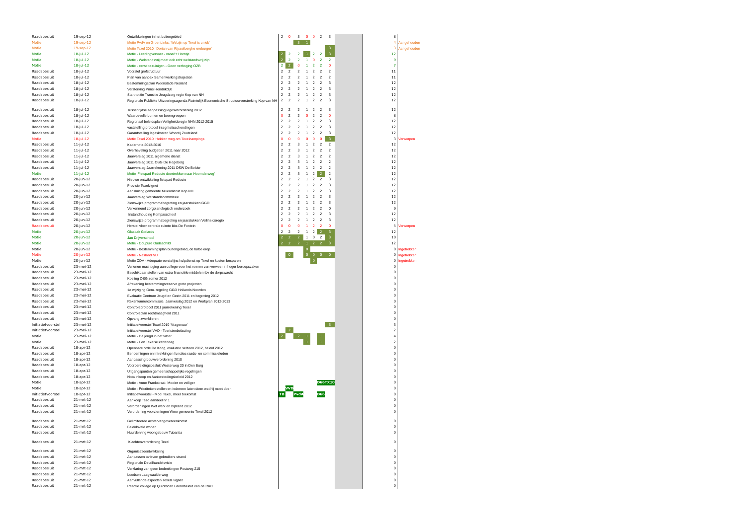| Raadsbesluit | 19-sep-12 | Ontwikkelingen in het buitengebied | 2 | 0 | 3 | 0 | 0 | 2 | 3 | | 8 | |
| Motie | 19-sep-12 | Motie PvdA en GroenLinks: ‘Welzijn op Texel is uniek’ | | | 3 | 1 | | | | | 4 | Aangehouden |
| Motie | 19-sep-12 | Motie Texel 2010: ‘Dorian van Rijsselberghe ereburger’ | | | | | | | 3 | | 3 | Aangehouden |
| Motie | 18-jul-12 | Motie - Leerlingvervoer - vanaf ‘t Horntje | 2 | 2 | 2 | 1 | 2 | 2 | 3 | | 12 | |
| Motie | 18-jul-12 | Motie - Welstandsvrij moet ook echt welstandsvrij zijn | 2 | 2 | 2 | 1 | 0 | 2 | 2 | | 9 | |
| Motie | 18-jul-12 | Motie - eerst bezuinigen - Geen verhoging OZB | 2 | 2 | 0 | 1 | 2 | 2 | 0 | | 7 | |
| Raadsbesluit | 18-jul-12 | Voorstel grofstructuur | 2 | 2 | 2 | 1 | 2 | 2 | 2 | | 11 | |
| Raadsbesluit | 18-jul-12 | Plan van aanpak Samenwerkingstrajecten | 2 | 2 | 2 | 1 | 2 | 2 | 2 | | 11 | |
| Raadsbesluit | 18-jul-12 | Bestemmingsplan Woonstede Nesland | 2 | 2 | 2 | 1 | 2 | 2 | 3 | | 12 | |
| Raadsbesluit | 18-jul-12 | Versterking Prins Hendrikdijk | 2 | 2 | 2 | 1 | 2 | 2 | 3 | | 12 | |
| Raadsbesluit | 18-jul-12 | Startnotitie Transitie Jeugdzorg regio Kop van NH | 2 | 2 | 2 | 1 | 2 | 2 | 3 | | 12 | |
| Raadsbesluit | 18-jul-12 | Regionale Publieke Uitvoeringsagenda Ruimtelijk Economische Structuurversterking Kop van NH | 2 | 2 | 2 | 1 | 2 | 2 | 3 | | 12 | |
| Raadsbesluit | 18-jul-12 | Tussentijdse aanpassing legesverordening 2012 | 2 | 2 | 2 | 1 | 2 | 2 | 3 | | 12 | |
| Raadsbesluit | 18-jul-12 | Waardevolle bomen en boomgroepen | 0 | 2 | 2 | 0 | 2 | 2 | 0 | | 8 | |
| Raadsbesluit | 18-jul-12 | Regionaal beleidsplan Veiligheidsregio NHN 2012-2015 | 2 | 2 | 2 | 1 | 2 | 2 | 3 | | 12 | |
| Raadsbesluit | 18-jul-12 | vaststelling protocol integriteitsschendingen | 2 | 2 | 2 | 1 | 2 | 2 | 3 | | 12 | |
| Raadsbesluit | 18-jul-12 | Garantstelling legeskosten Woontij Zouteland | 2 | 2 | 2 | 1 | 2 | 2 | 3 | | 12 | |
| Motie | 18-jul-12 | Motie Texel 2010: Hekken weg om Texelcampings | 0 | 0 | 0 | 0 | 0 | 0 | 3 | | 3 | Verworpen |
| Raadsbesluit | 11-jul-12 | Kadernota 2013-2016 | 2 | 2 | 3 | 1 | 2 | 2 | 2 | | 12 | |
| Raadsbesluit | 11-jul-12 | Overheveling budgetten 2011 naar 2012 | 2 | 2 | 3 | 1 | 2 | 2 | 2 | | 12 | |
| Raadsbesluit | 11-jul-12 | Jaarverslag 2011 algemene dienst | 2 | 2 | 3 | 1 | 2 | 2 | 2 | | 12 | |
| Raadsbesluit | 11-jul-12 | Jaarverslag 2011 OSG De Hogeberg | 2 | 2 | 3 | 1 | 2 | 2 | 2 | | 12 | |
| Raadsbesluit | 11-jul-12 | Jaarverslag-Jaarrekening 2011 DSW De Bolder | 2 | 2 | 3 | 1 | 2 | 2 | 2 | | 12 | |
| Motie | 11-jul-12 | Motie ‘Fietspad Redoute doortrekken naar Hoornderweg’ | 2 | 2 | 3 | 1 | 2 | 2 | 2 | | 12 | |
| Raadsbesluit | 20-jun-12 | Nieuwe ontwikkeling fietspad Redoute | 2 | 2 | 2 | 1 | 2 | 2 | 3 | | 12 | |
| Raadsbesluit | 20-jun-12 | Provisie Texelvignet | 2 | 2 | 2 | 1 | 2 | 2 | 3 | | 12 | |
| Raadsbesluit | 20-jun-12 | Aansluiting gemeente Milieudienst Kop NH | 2 | 2 | 2 | 1 | 2 | 2 | 3 | | 12 | |
| Raadsbesluit | 20-jun-12 | Jaarverslag Welstandscommissie | 2 | 2 | 2 | 1 | 2 | 2 | 3 | | 12 | |
| Raadsbesluit | 20-jun-12 | Zienswijze programmabegroting en jaarstukken GGD | 2 | 2 | 2 | 1 | 2 | 2 | 3 | | 12 | |
| Raadsbesluit | 20-jun-12 | Verkennend zorgplanologisch onderzoek | 2 | 2 | 2 | 1 | 2 | 2 | 0 | | 9 | |
| Raadsbesluit | 20-jun-12 | Instandhouding Kompasschool | 2 | 2 | 2 | 1 | 2 | 2 | 3 | | 12 | |
| Raadsbesluit | 20-jun-12 | Zienswijze programmabegroting en jaarstukken Veiliheidsregio | 2 | 2 | 2 | 1 | 2 | 2 | 3 | | 12 | |
| Raadsbesluit | 20-jun-12 | Herstel vloer centrale ruimte bbs De Fontein | 0 | 0 | 0 | 1 | 2 | 2 | 0 | | 5 | Verworpen |
| Motie | 20-jun-12 | Glasbak Gollards | 2 | 2 | 2 | 1 | 2 | 2 | 3 | | 12 | |
| Motie | 20-jun-12 | Jan Drijverschool | 2 | 2 | 2 | 1 | 0 | 2 | 3 | | 10 | |
| Motie | 20-jun-12 | Motie - Coupure Oudeschild | 2 | 2 | 2 | 1 | 2 | 2 | 3 | | 12 | |
| Motie | 20-jun-12 | Motie - Bestemmingsplan buitengebied, de turbo erop | | | | 0 | | | | | 0 | Ingetrokken |
| Motie | 20-jun-12 | Motie - Nesland NU | | 0 | | 0 | 0 | 0 | 0 | | 0 | Ingetrokken |
| Motie | 20-jun-12 | Motie CDA - Adequate eerstelijns hulpdienst op Texel en kosten besparen | | | | | 0 | | | | 0 | Ingetrokken |
| Raadsbesluit | 23-mei-12 | Verlenen machtiging aan college voor het voeren van verweer in hoger beroepszaken | | | | | | | | | 0 | |
| Raadsbesluit | 23-mei-12 | Beschikbaar stellen van extra financiële middelen tbv de dorpswacht | | | | | | | | | 0 | |
| Raadsbesluit | 23-mei-12 | Koeling OSG zomer 2012 | | | | | | | | | 0 | |
| Raadsbesluit | 23-mei-12 | Afrekening bestemmingsreserve grote projecten | | | | | | | | | 0 | |
| Raadsbesluit | 23-mei-12 | 1e wijziging Gem. regeling GGD Hollands Noorden | | | | | | | | | 0 | |
| Raadsbesluit | 23-mei-12 | Evaluatie Centrum Jeugd en Gezin 2011 en begroting 2012 | | | | | | | | | 0 | |
| Raadsbesluit | 23-mei-12 | Rekenkamercommissie, Jaarverslag 2012 en Werkplan 2012-2013 | | | | | | | | | 0 | |
| Raadsbesluit | 23-mei-12 | Controleprotocol 2011 jaarrekening Texel | | | | | | | | | 0 | |
| Raadsbesluit | 23-mei-12 | Controleplan rechtmatigheid 2011 | | | | | | | | | 0 | |
| Raadsbesluit | 23-mei-12 | Opvang zwerfdieren | | | | | | | | | 0 | |
| Initiatiefvoorstel | 23-mei-12 | Initiatiefvoorstel Texel 2010 ‘Vragenuur’ | | | | | | | 3 | | 3 | |
| Initiatiefvoorstel | 23-mei-12 | Initiatiefvoorstel VVD - Toeristenbelasting | | 2 | | | | | | | 2 | |
| Motie | 23-mei-12 | Motie - De jeugd in het vizier | 2 | | 2 | 1 | | 1 | | | 4 | |
| Motie | 23-mei-12 | Motie - Een Texelse kattendag | | | | 1 | | 1 | | | 2 | |
| Raadsbesluit | 18-apr-12 | Openbare orde De Koog, evaluatie seizoen 2012, beleid 2012 | | | | | | | | | 0 | |
| Raadsbesluit | 18-apr-12 | Benoemingen en intrekkingen functies raads- en commissieleden | | | | | | | | | 0 | |
| Raadsbesluit | 18-apr-12 | Aanpassing bouwverordening 2010 | | | | | | | | | 0 | |
| Raadsbesluit | 18-apr-12 | Voorbereidingsbesluit Westerweg 20 in Den Burg | | | | | | | | | 0 | |
| Raadsbesluit | 18-apr-12 | Uitgangspunten gemeenschappelijke regelingen | | | | | | | | | 0 | |
| Raadsbesluit | 18-apr-12 | Nota inkoop en Aanbestedingsbeleid 2012 | | | | | | | | | 0 | |
| Motie | 18-apr-12 | Motie - Anne Frankstraat Mooier en veiliger | | | | | | D66 | TX10 | | 0 | |
| Motie | 18-apr-12 | Motie - Prioriteiten stellen en iedereen laten doen wat hij moet doen | | VVD | | | | | | | 0 | |
| Initiatiefvoorstel | 18-apr-12 | Initiatiefvoorstel - Mooi Texel, meer toekomst | TB | | PvdA | | | D66 | | | 0 | |
| Raadsbesluit | 21-mrt-12 | Aankoop Teso aandeel nr 1 | | | | | | | | | 0 | |
| Raadsbesluit | 21-mrt-12 | Verordeningen Wet werk en bijstand 2012 | | | | | | | | | 0 | |
| Raadsbesluit | 21-mrt-12 | Verordening voorzieningen Wmo gemeente Texel 2012 | | | | | | | | | 0 | |
| Raadsbesluit | 21-mrt-12 | Gelimiteerde achtervangovereenkomst | | | | | | | | | 0 | |
| Raadsbesluit | 21-mrt-12 | Beleidsveld wonen | | | | | | | | | 0 | |
| Raadsbesluit | 21-mrt-12 | Huurderving woongebouw Tubantia | | | | | | | | | 0 | |
| Raadsbesluit | 21-mrt-12 | Klachtenverordening Texel | | | | | | | | | 0 | |
| Raadsbesluit | 21-mrt-12 | Organisatieontwikkeling | | | | | | | | | 0 | |
| Raadsbesluit | 21-mrt-12 | Aanpassen tarieven gebruikers strand | | | | | | | | | 0 | |
| Raadsbesluit | 21-mrt-12 | Regionale Detailhandelsvisie | | | | | | | | | 0 | |
| Raadsbesluit | 21-mrt-12 | Verklaring van geen bedenkingen Postweg 215 | | | | | | | | | 0 | |
| Raadsbesluit | 21-mrt-12 | Loodsen Laagwaalderweg | | | | | | | | | 0 | |
| Raadsbesluit | 21-mrt-12 | Aanvullende aspecten Texels vignet | | | | | | | | | 0 | |
| Raadsbesluit | 21-mrt-12 | Reactie college op Quickscan Grondbeleid van de RKC | | | | | | | | | 0 | |